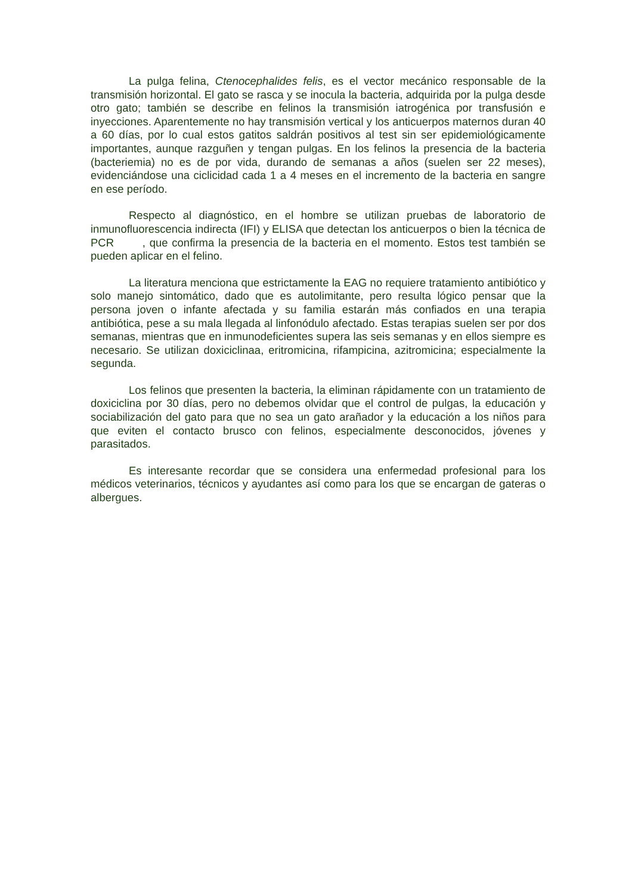La pulga felina, Ctenocephalides felis, es el vector mecánico responsable de la transmisión horizontal. El gato se rasca y se inocula la bacteria, adquirida por la pulga desde otro gato; también se describe en felinos la transmisión iatrogénica por transfusión e inyecciones. Aparentemente no hay transmisión vertical y los anticuerpos maternos duran 40 a 60 días, por lo cual estos gatitos saldrán positivos al test sin ser epidemiológicamente importantes, aunque razguñen y tengan pulgas. En los felinos la presencia de la bacteria (bacteriemia) no es de por vida, durando de semanas a años (suelen ser 22 meses), evidenciándose una ciclicidad cada 1 a 4 meses en el incremento de la bacteria en sangre en ese período.
Respecto al diagnóstico, en el hombre se utilizan pruebas de laboratorio de inmunofluorescencia indirecta (IFI) y ELISA que detectan los anticuerpos o bien la técnica de PCR , que confirma la presencia de la bacteria en el momento. Estos test también se pueden aplicar en el felino.
La literatura menciona que estrictamente la EAG no requiere tratamiento antibiótico y solo manejo sintomático, dado que es autolimitante, pero resulta lógico pensar que la persona joven o infante afectada y su familia estarán más confiados en una terapia antibiótica, pese a su mala llegada al linfonódulo afectado. Estas terapias suelen ser por dos semanas, mientras que en inmunodeficientes supera las seis semanas y en ellos siempre es necesario. Se utilizan doxiciclinaa, eritromicina, rifampicina, azitromicina; especialmente la segunda.
Los felinos que presenten la bacteria, la eliminan rápidamente con un tratamiento de doxiciclina por 30 días, pero no debemos olvidar que el control de pulgas, la educación y sociabilización del gato para que no sea un gato arañador y la educación a los niños para que eviten el contacto brusco con felinos, especialmente desconocidos, jóvenes y parasitados.
Es interesante recordar que se considera una enfermedad profesional para los médicos veterinarios, técnicos y ayudantes así como para los que se encargan de gateras o albergues.